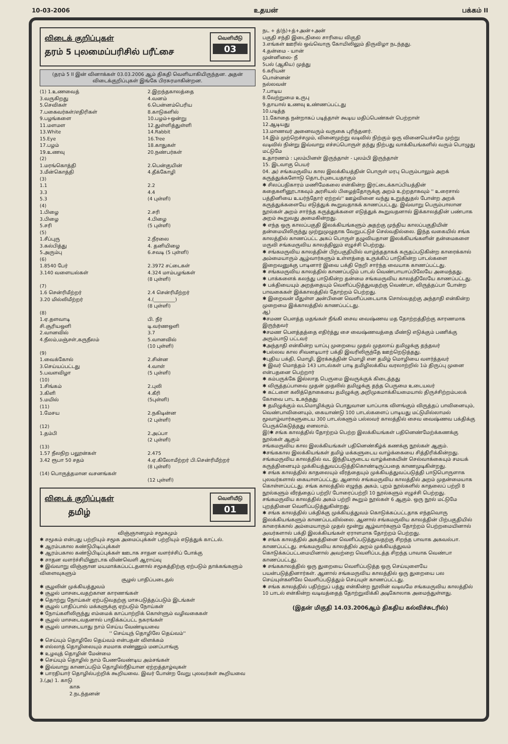10-03-2006 உதயன் பக்கம் II
விடைக் குறிப்புகள்
தரம் 5 புலமைப்பரிசில் பரீட்சை
வெளியீடு
03
(தரம் 5 II இன் வினாக்கள் 03.03.2006 ஆம் திகதி வெளியாகியிருந்தன. அதன் விடைக்குறிப்புகள் இங்கே பிரசுரமாகின்றன.
(1) 1.உணவைத் 2.இறந்தகாலத்தை 3.வருகிறது 4.வனம் 5.செவிகள் 6.பென்னம்பெரிய 7.பகைவர்கள்/எதிரிகள் 8.காடுகளில் 9.பழங்களை 10.பழம்+ஒன்று 11.மளமள 12.துள்ளித்துள்ளி 13.White 14.Rabbit 15.Eye 16.Tree 17.பழம் 18.காதுகள் 19.உணவு 20.நண்பர்கள் (2) 1.மரங்கொத்தி 2.பென்குயின் 3.மீன்கொத்தி 4.தீக்கோழி (3) 1.1 2.2 3.3 4.4 5.3 (4 புள்ளி) (4) 1.பிழை 2.சரி 3.பிழை 4.பிழை 5.சரி (5 புள்ளி) (5) 1.சீப்புரு 2.நீரலை 3.கல்பித்து 4. தனியிழை 5.அரும்பு 6.சவடி (5 புள்ளி) (6) 1.8540 பேர் 2.3972 சட்டைகள் 3.140 வளையல்கள் 4.324 மாம்பழங்கள் (8 புள்ளி) (7) 1.6 சென்ரிமீற்றர் 2.4 சென்ரிமீற்றர் 3.20 மில்லிமீற்றர் 4.(_________) (8 புள்ளி) (8) 1.ஏ.தளவாடி பி. நீர் சி.சூரியஒளி டி.வர்ணஒளி 2.வானவில் 3.7 4.நீலம்,மஞ்சள்,கருநீலம் 5.வானவில் (10 புள்ளி) (9) 1.வைக்கோல் 2.சின்ன 3.செய்யப்பட்டது 4.வாள் 5.பவளவிழா (5 புள்ளி) (10) 1.சிங்கம் 2.புலி 3.கிளி 4.கீரி 5.மயில் (5புள்ளி) (11) 1.மேசய 2.நகிடின்ன (2 புள்ளி) (12) 1.தம்பி 2.அப்பா (2 புள்ளி) (13) 1.57 நீலநிற பலூன்கள் 2.475 3.42 ரூபா 50 சதம் 4.ஏ.கிலோமீற்றர் பி.சென்ரிமீற்றர் (8 புள்ளி) (14) பொருத்தமான வசனங்கள் (12 புள்ளி)
விடைக் குறிப்புகள்
தமிழ்
வெளியீடு
01
விஞ்ஞானமும் சமூகமும்
✱ சமூகம் என்பது பற்றியும் சமூக அமைப்புக்கள் பற்றியும் எடுத்துக் காட்டல்.
✱ ஆரம்பகால கண்டுபிடிப்புக்கள்
✱ ஆரம்பகால கண்டுபிடிப்புக்கள் ஊடாக சாதன வளர்ச்சிப் போக்கு
✱ சாதன வளர்ச்சியினூடாக விண்வெளி ஆராய்வு
✱ இவ்வாறு விஞ்ஞான மயமாக்கப்பட்டதனால் சமூகத்திற்கு ஏற்படும் தாக்கங்களும் விளைவுகளும்
சூழல் பாதிப்படைதல்
✱ சூழலின் முக்கியத்துவம்
✱ சூழல் மாசடைவதற்கான காரணங்கள்
✱ தொற்று நோய்கள் ஏற்படுவதற்கு மாசுபடுத்தப்படும் இடங்கள்
✱ சூழல் பாதிப்பால் மக்களுக்கு ஏற்படும் நோய்கள்
✱ நோய்களிலிருந்து எம்மைக் காப்பாற்றிக் கொள்ளும் வழிவகைகள்
✱ சூழல் மாசடைவதனால் பாதிக்கப்பட்ட நகரங்கள்
✱ சூழல் மாசடையாது நாம் செய்ய வேண்டியவை
'' செய்யுந் தொழிலே தெய்வம்''
✱ செய்யும் தொழிலே தெய்வம் என்பதன் விளக்கம்
✱ எல்லாத் தொழிலையும் சமமாக எண்ணும் மனப்பாங்கு
✱ உழவுத் தொழின் மேன்மை
✱ செய்யும் தொழில் நாம் பேணவேண்டிய அம்சங்கள்
✱ இவ்வாறு காணப்படும் தொழில்ரீதியான ஏற்றத்தாழ்வுகள்
✱ பாரதியார் தொழில்பற்றிக் கூறியவை. இவர் போன்ற வேறு புலவர்கள் கூறியவை
3.(அ) 1. காடு
காசு
2.நடந்தனன்
நட + த்(ந்)+த்+அன்+அன்
பகுதி சந்தி இடைநிலை சாரியை விகுதி
3.எங்கள் ஊரில் ஒவ்வொரு கோயிலிலும் திருவிழா நடந்தது.
4.தன்மை - யான்
முன்னிலை- நீ
5பல் (ஆகிய) முத்து
6.கரியன்
பொன்னன்
நல்லவன்
7.பாடிய
8.வேற்றுமை உருபு
9.தாயால் உணவு உண்ணப்பட்டது
10.படித்த
11.கோதை நன்றாகப் படித்தாள் கூடிய மதிப்பெண்கள் பெற்றாள்
12.ஆடியது
13.மாணவர் அனைவரும் வருகை புரிந்தனர்.
14.இம் முற்றெச்சமும், வினைமுற்று வடிவில் நிற்கும் ஒரு வினையெச்சமே முற்று வடிவில் நின்று இவ்வாறு எச்சப்பொருள் தந்து நிற்பது வாக்கியங்களில் வரும் பொழுது மட்டுமே
உதாரணம் : புலம்பினள் இருந்தாள் - புலம்பி இருந்தாள்
15. இடவாகு பெயர்
04. அ) சங்கமருவிய கால இலக்கியத்தின் பொருள் மரபு பெரும்பாலும் அறக் கருத்துக்களோடு தொடர்புடையதாகும்
✱ சிலப்பதிகாரம் மணிமேகலை என்கின்ற இரட்டைக்காப்பியத்தின் கதைகளினூடாகவும் அரசியல் பிழைத்தோருக்கு அறம் உற்றதாகவும் '' உரைசால் பத்தினியை உயர்ந்தோர் ஏற்றல்'' ஊழ்வினை வந்து உறுத்துதல் போன்ற அறக் கருத்துக்களையே எடுத்துக் கூறுவதாகக் காணப்பட்டது. இவ்வாறு பெரும்பாலான நூல்கள் அறம் சார்ந்த கருத்துக்களை எடுத்துக் கூறுவதனால் இக்காலத்தின் பண்பாக அறம் கூறுவது அமைகின்றது.
✱ எந்த ஒரு காலப்பகுதி இலக்கியங்களும் அதற்கு முந்திய காலப்பகுதியின் தன்மையிலிருந்து முற்றுமுழுதாக வேறுபட்டுச் செல்வதில்லை. இந்த வகையில் சங்க காலத்தில் காணப்பட்ட அகப் பொருள் தழுவியதான இலக்கியங்களின் தன்மைகளை மருவி சங்கமருவிய காலத்திலும் எழுச்சி பெற்றது.
✱ சங்கமருவிய காலத்தின் பிற்பகுதியில் வாழ்ந்ததாகக் கருதப்படுகின்ற காரைக்கால் அம்மையாரும் ஆழ்வார்களும் உள்ளத்தை உருக்கிப் பாடுகின்ற பாடல்களை இறைவனுக்கு பாடினார் இவை பக்தி நெறி சார்ந்த வையாக காணப்பட்டது.
✱ சங்கமருவிய காலத்தில் காணப்படும் பாடல் வெண்பாயாப்பிலேயே அமைந்தது.
✱ பாக்களைக் கலந்து பாடுகின்ற தன்மை சங்கமருவிய காலத்திலேயே காணப்பட்டது.
✱ பக்தியையும் அறத்தையும் வெளிப்படுத்துவதற்கு வெண்பா, விருத்தப்பா போன்ற பாவகைகள் இக்காலத்தில் தோற்றம் பெற்றது.
✱ இறைவன் மீதுள்ள அன்பினை வெளிப்படையாக சொல்வதற்கு அந்தாதி என்கின்ற முறைமை இக்காலத்தில் காணப்பட்டது.
ஆ)
✱சமண பௌத்த மதங்கள் நீங்கி சைவ வைஷ்ணவ மத தோற்றத்திற்கு காரணமாக இருந்தவர்
✱சமண பௌத்தத்தை எதிர்த்து சை வைஷ்ணவத்தை மீண்டு எடுக்கும் பணிக்கு அரும்பாடு பட்டவர்
✱அந்தாதி என்கின்ற யாப்பு முறையை முதல் முதலாய் தமிழுக்கு தந்தவர்
✱பல்லவ கால சிவனடியார் பக்தி இவரிலிருந்தே ஊற்றெடுத்தது.
✱புதிய பக்தி, மொழி, இரக்கத்தின் மொழி என தமிழ் மொழியை வளர்த்தவர்
✱ இவர் மொத்தம் 143 பாடல்கள் பாடி தமிழிலக்கிய வரலாற்றில் 1ம் திருப்பு முனை என்பதனை பெற்றார்
✱ கம்பருக்கே இல்லாத பெருமை இவருக்குக் கிடைத்தது
✱ விருத்தப்பாவை முதன் முதலில் தமிழுக்கு தந்த பெருமை உடையவர்
✱ கட்டளை கலித்தொகையை தமிழுக்கு அறிமுகமாக்கியமையால் திருச்சிற்றம்பலக் கோவை பாட உகந்தது
✱ தமிழுக்கும் வடமொழிக்கும் பொதுவான யாப்பாக விளங்கும் விருத்தப் பாவினையும், வெண்பாவினையும், கையாண்டு 100 பாடல்களைப் பாடியது மட்டுமில்லாமல் மூவாழ்வார்களுடைய 300 பாடல்களும் பல்லவர் காலத்தில் சைவ வைஷ்ணவ பக்திக்கு பெருக்கெடுத்தது எனலாம்.
இ)✱ சங்க காலத்தில் தோற்றம் பெற்ற இலக்கியங்கள் பதினெண்மேற்க்கணக்கு நூல்கள் ஆகும்
சங்கமருவிய கால இலக்கியங்கள் பதினெண்கீழ்க் கணக்கு நூல்கள் ஆகும்.
✱சங்ககால இலக்கியங்கள் தமிழ் மக்களுடைய வாழ்க்கையை சித்திரிக்கின்றது. சங்கமருவிய காலத்தில் வட இந்தியருடைய வாழ்க்கையின் செல்வாக்கையும் சமயக் கருத்தினையும் முக்கியத்துவப்படுத்திகொண்டிருப்பதை காணமுடிகின்றது.
✱ சங்க காலத்தில் காதலையும் வீரத்தையும் முக்கியத்துவப்படுத்தி பாடுபொருளாக புலவர்களால் கையாளப்பட்டது. ஆனால் சங்கமருவிய காலத்தில் அறம் முதன்மையாக கொள்ளப்பட்டது. சங்க காலத்தில் எழுந்த அகம், புறம் நூல்களில் காதலைப் பற்றி 8 நூல்களும் வீரத்தைப் பற்றி/ போரைப்பற்றி 10 நூல்களும் எழுச்சி பெற்றது. சங்கமருவிய காலத்தில் அகம் பற்றி கூறும் நூல்கள் 6 ஆகும். ஒரு நூல் மட்டுமே புறத்தினை வெளிப்படுத்துகின்றது.
✱ சங்க காலத்தில் பக்திக்கு முக்கியத்துவம் கொடுக்கப்பட்டதாக எந்தவொரு இலக்கியங்களும் காணப்படவில்லை. ஆனால் சங்கமருவிய காலத்தின் பிற்பகுதியில் காரைக்கால் அம்மையாரும் முதல் மூன்று ஆழ்வார்களும் தோற்றம் பெற்றமையினால் அவர்களால் பக்தி இலக்கியங்கள் ஏராளமாக தோற்றம் பெற்றது.
✱ சங்க காலத்தில் அகத்தினை வெளிப்படுத்துவதற்கு சிறந்த பாவாக அகவல்பா. காணப்பட்டது. சங்கமருவிய காலத்தில் அறம் முக்கியத்துவம் கொடுக்கப்பட்டமையினால் அவற்றை வெளிப்படத்த சிறந்த பாவாக வெண்பா காணப்பட்டது.
✱ சங்ககாலத்தில் ஒரு துறையை வெளிப்படுத்த ஒரு செய்யுளையே பயன்படுத்தினார்கள். ஆனால் சங்கமருவிய காலத்தில் ஒரு துறையை பல செய்யுள்களிலே வெளிப்படுத்தும் செய்யுள் காணப்பட்டது.
✱ சங்க காலத்தில் பதிற்றுப் பத்து என்கின்ற நூலின் வடிவமே சங்கமருவிய காலத்தில் 10 பாடல் என்கின்ற வடிவத்தைத் தோற்றுவிக்கி அடிகோலாக அமைந்துள்ளது.
(இதன் மிகுதி 14.03.2006ஆம் திகதிய கல்விச்சுடரில்)